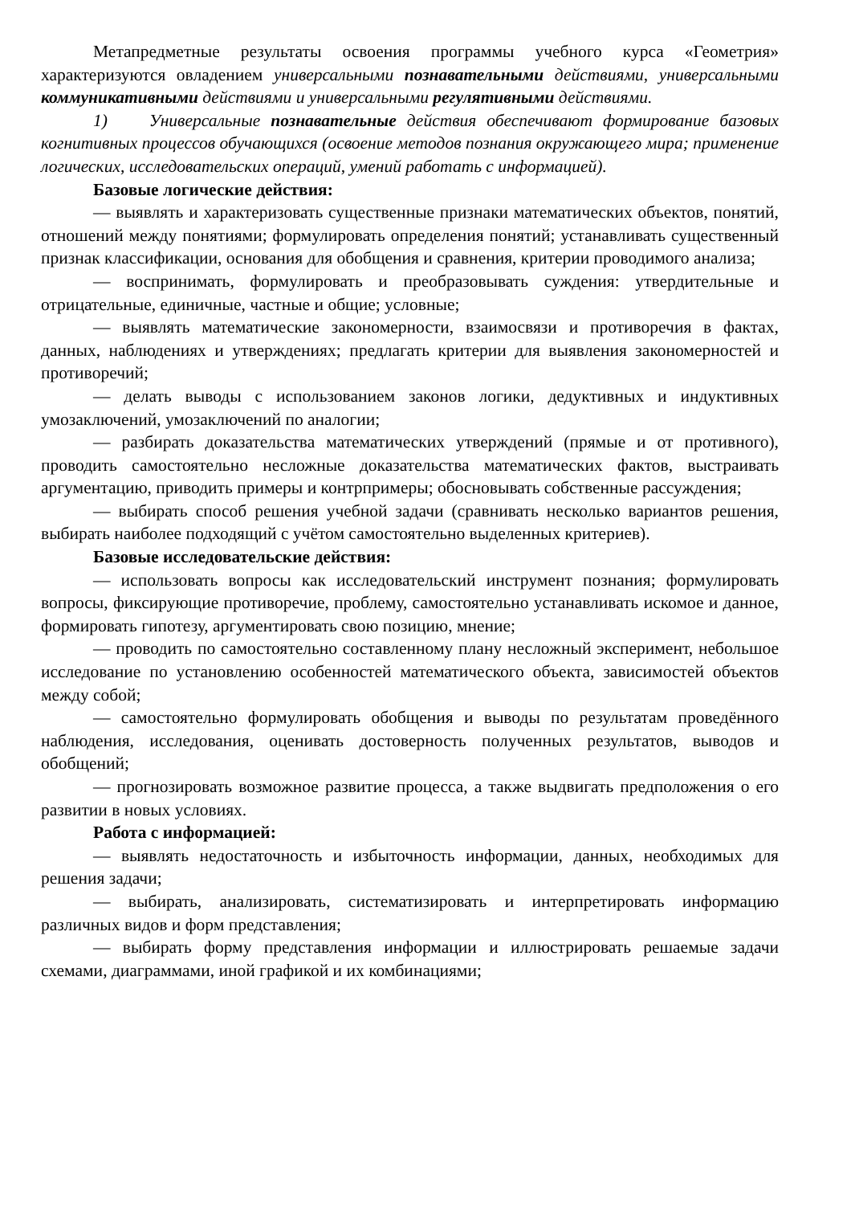Метапредметные результаты освоения программы учебного курса «Геометрия» характеризуются овладением универсальными познавательными действиями, универсальными коммуникативными действиями и универсальными регулятивными действиями.
1) Универсальные познавательные действия обеспечивают формирование базовых когнитивных процессов обучающихся (освоение методов познания окружающего мира; применение логических, исследовательских операций, умений работать с информацией).
Базовые логические действия:
— выявлять и характеризовать существенные признаки математических объектов, понятий, отношений между понятиями; формулировать определения понятий; устанавливать существенный признак классификации, основания для обобщения и сравнения, критерии проводимого анализа;
— воспринимать, формулировать и преобразовывать суждения: утвердительные и отрицательные, единичные, частные и общие; условные;
— выявлять математические закономерности, взаимосвязи и противоречия в фактах, данных, наблюдениях и утверждениях; предлагать критерии для выявления закономерностей и противоречий;
— делать выводы с использованием законов логики, дедуктивных и индуктивных умозаключений, умозаключений по аналогии;
— разбирать доказательства математических утверждений (прямые и от противного), проводить самостоятельно несложные доказательства математических фактов, выстраивать аргументацию, приводить примеры и контрпримеры; обосновывать собственные рассуждения;
— выбирать способ решения учебной задачи (сравнивать несколько вариантов решения, выбирать наиболее подходящий с учётом самостоятельно выделенных критериев).
Базовые исследовательские действия:
— использовать вопросы как исследовательский инструмент познания; формулировать вопросы, фиксирующие противоречие, проблему, самостоятельно устанавливать искомое и данное, формировать гипотезу, аргументировать свою позицию, мнение;
— проводить по самостоятельно составленному плану несложный эксперимент, небольшое исследование по установлению особенностей математического объекта, зависимостей объектов между собой;
— самостоятельно формулировать обобщения и выводы по результатам проведённого наблюдения, исследования, оценивать достоверность полученных результатов, выводов и обобщений;
— прогнозировать возможное развитие процесса, а также выдвигать предположения о его развитии в новых условиях.
Работа с информацией:
— выявлять недостаточность и избыточность информации, данных, необходимых для решения задачи;
— выбирать, анализировать, систематизировать и интерпретировать информацию различных видов и форм представления;
— выбирать форму представления информации и иллюстрировать решаемые задачи схемами, диаграммами, иной графикой и их комбинациями;